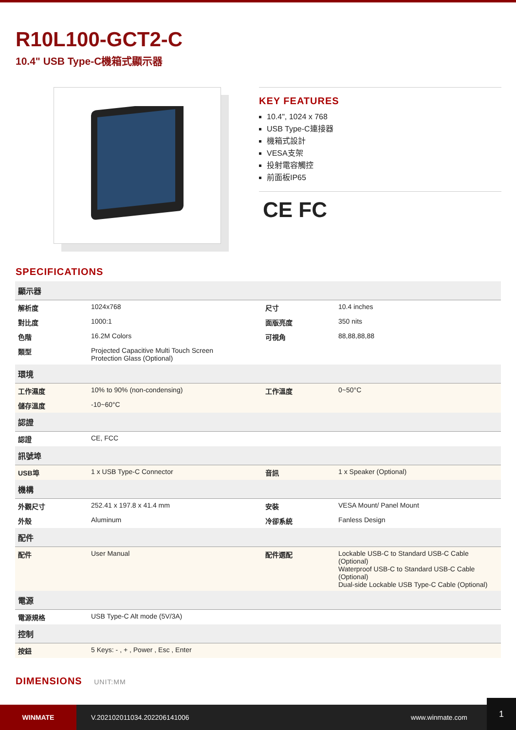R10L100-GCT2-C
10.4" USB Type-C機箱式顯示器
KEY FEATURES
10.4", 1024 x 768
USB Type-C連接器
機箱式設計
VESA支架
投射電容觸控
前面板IP65
CE FC
SPECIFICATIONS
| 顯示器 | | | |
| 解析度 | 1024x768 | 尺寸 | 10.4 inches |
| 對比度 | 1000:1 | 面版亮度 | 350 nits |
| 色階 | 16.2M Colors | 可視角 | 88,88,88,88 |
| 類型 | Projected Capacitive Multi Touch Screen Protection Glass (Optional) | | |
| 環境 | | | |
| 工作濕度 | 10% to 90% (non-condensing) | 工作溫度 | 0~50°C |
| 儲存溫度 | -10~60°C | | |
| 認證 | | | |
| 認證 | CE, FCC | | |
| 訊號埠 | | | |
| USB埠 | 1 x USB Type-C Connector | 音訊 | 1 x Speaker (Optional) |
| 機構 | | | |
| 外觀尺寸 | 252.41 x 197.8 x 41.4 mm | 安裝 | VESA Mount/ Panel Mount |
| 外殼 | Aluminum | 冷卻系統 | Fanless Design |
| 配件 | | | |
| 配件 | User Manual | 配件選配 | Lockable USB-C to Standard USB-C Cable (Optional) Waterproof USB-C to Standard USB-C Cable (Optional) Dual-side Lockable USB Type-C Cable (Optional) |
| 電源 | | | |
| 電源規格 | USB Type-C Alt mode (5V/3A) | | |
| 控制 | | | |
| 按鈕 | 5 Keys: - , + , Power , Esc , Enter | | |
DIMENSIONS UNIT:MM
WINMATE
V.202102011034.202206141006 www.winmate.com
1